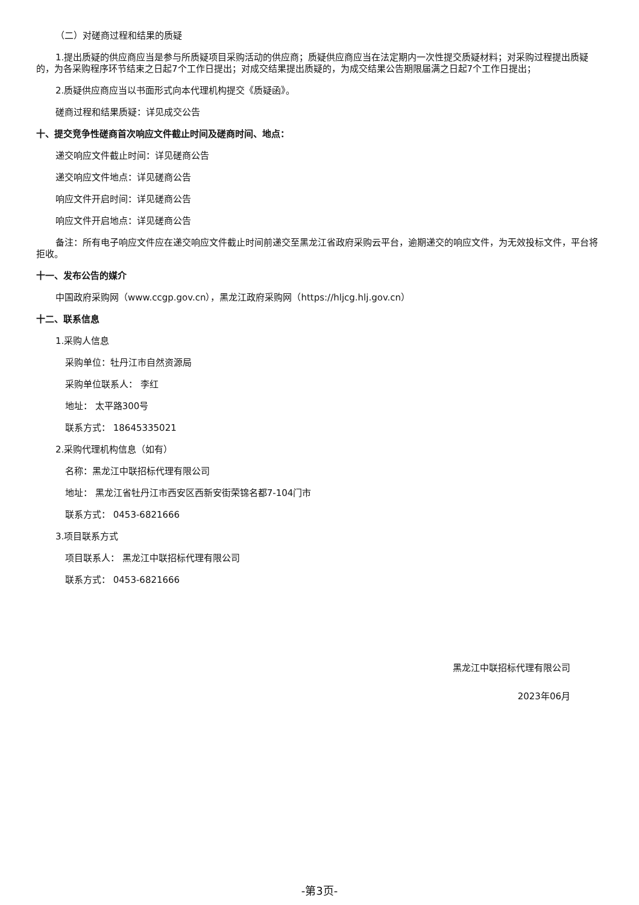（二）对磋商过程和结果的质疑
1.提出质疑的供应商应当是参与所质疑项目采购活动的供应商；质疑供应商应当在法定期内一次性提交质疑材料；对采购过程提出质疑的，为各采购程序环节结束之日起7个工作日提出；对成交结果提出质疑的，为成交结果公告期限届满之日起7个工作日提出；
2.质疑供应商应当以书面形式向本代理机构提交《质疑函》。
磋商过程和结果质疑：详见成交公告
十、提交竞争性磋商首次响应文件截止时间及磋商时间、地点：
递交响应文件截止时间：详见磋商公告
递交响应文件地点：详见磋商公告
响应文件开启时间：详见磋商公告
响应文件开启地点：详见磋商公告
备注：所有电子响应文件应在递交响应文件截止时间前递交至黑龙江省政府采购云平台，逾期递交的响应文件，为无效投标文件，平台将拒收。
十一、发布公告的媒介
中国政府采购网（www.ccgp.gov.cn），黑龙江政府采购网（https://hljcg.hlj.gov.cn）
十二、联系信息
1.采购人信息
采购单位：牡丹江市自然资源局
采购单位联系人： 李红
地址： 太平路300号
联系方式： 18645335021
2.采购代理机构信息（如有）
名称：黑龙江中联招标代理有限公司
地址： 黑龙江省牡丹江市西安区西新安街荣锦名都7-104门市
联系方式： 0453-6821666
3.项目联系方式
项目联系人： 黑龙江中联招标代理有限公司
联系方式： 0453-6821666
黑龙江中联招标代理有限公司
2023年06月
-第3页-